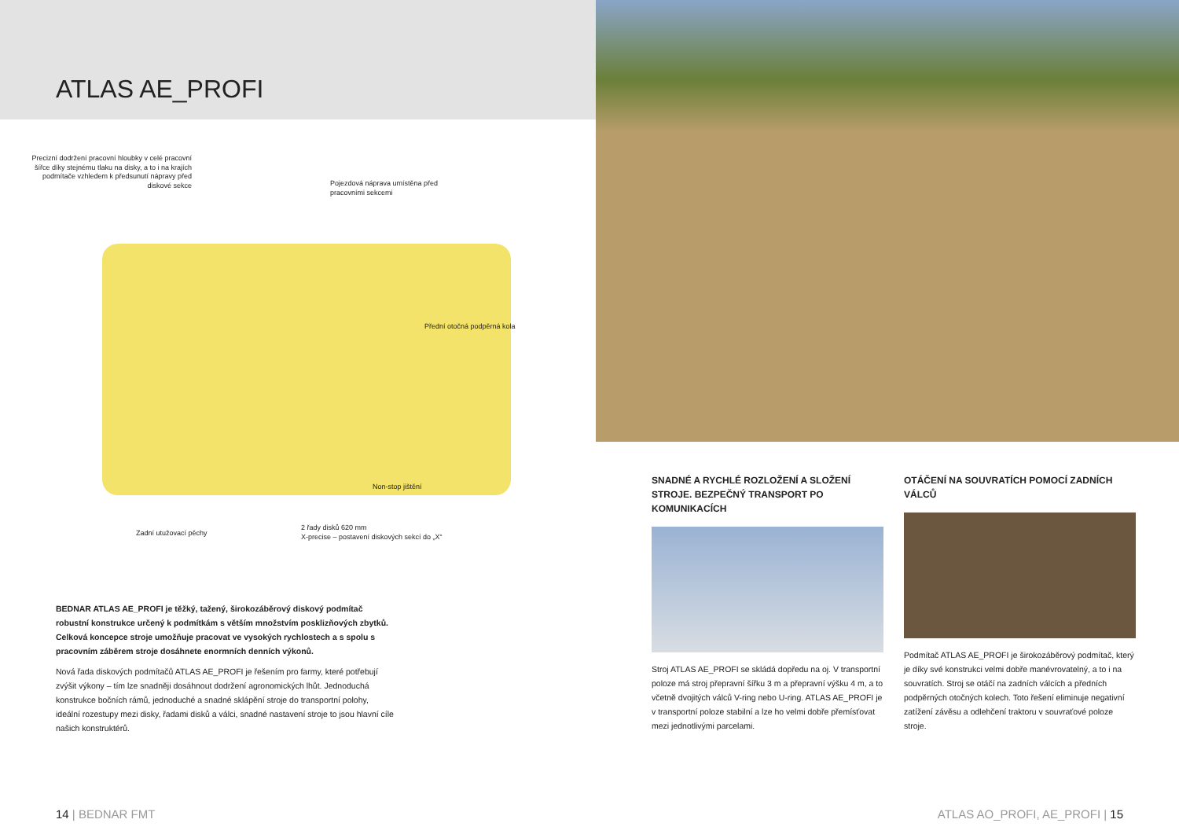ATLAS AE_PROFI
Precizní dodržení pracovní hloubky v celé pracovní šířce díky stejnému tlaku na disky, a to i na krajích podmítače vzhledem k předsunutí nápravy před diskové sekce
Pojezdová náprava umístěna před
pracovními sekcemi
Přední otočná podpěrná kola
Non-stop jištění
Zadní utužovací pěchy
2 řady disků 620 mm
X-precise – postavení diskových sekcí do „X“
BEDNAR ATLAS AE_PROFI je těžký, tažený, širokozáběrový diskový podmítač robustní konstrukce určený k podmítkám s větším množstvím posklizňových zbytků. Celková koncepce stroje umožňuje pracovat ve vysokých rychlostech a s spolu s pracovním záběrem stroje dosáhnete enormních denních výkonů.
Nová řada diskových podmítačů ATLAS AE_PROFI je řešením pro farmy, které potřebují zvýšit výkony – tím lze snadněji dosáhnout dodržení agronomických lhůt. Jednoduchá konstrukce bočních rámů, jednoduché a snadné sklápění stroje do transportní polohy, ideální rozestupy mezi disky, řadami disků a válci, snadné nastavení stroje to jsou hlavní cíle našich konstruktérů.
14 | BEDNAR FMT
SNADNÉ A RYCHLÉ ROZLOŽENÍ A SLOŽENÍ STROJE. BEZPEČNÝ TRANSPORT PO KOMUNIKACÍCH
Stroj ATLAS AE_PROFI se skládá dopředu na oj. V transportní poloze má stroj přepravní šířku 3 m a přepravní výšku 4 m, a to včetně dvojitých válců V-ring nebo U-ring. ATLAS AE_PROFI je v transportní poloze stabilní a lze ho velmi dobře přemísťovat mezi jednotlivými parcelami.
OTÁČENÍ NA SOUVRATÍCH POMOCÍ ZADNÍCH VÁLCŮ
Podmítač ATLAS AE_PROFI je širokozáběrový podmítač, který je díky své konstrukci velmi dobře manévrovatelný, a to i na souvratích. Stroj se otáčí na zadních válcích a předních podpěrných otočných kolech. Toto řešení eliminuje negativní zatížení závěsu a odlehčení traktoru v souvraťové poloze stroje.
ATLAS AO_PROFI, AE_PROFI | 15